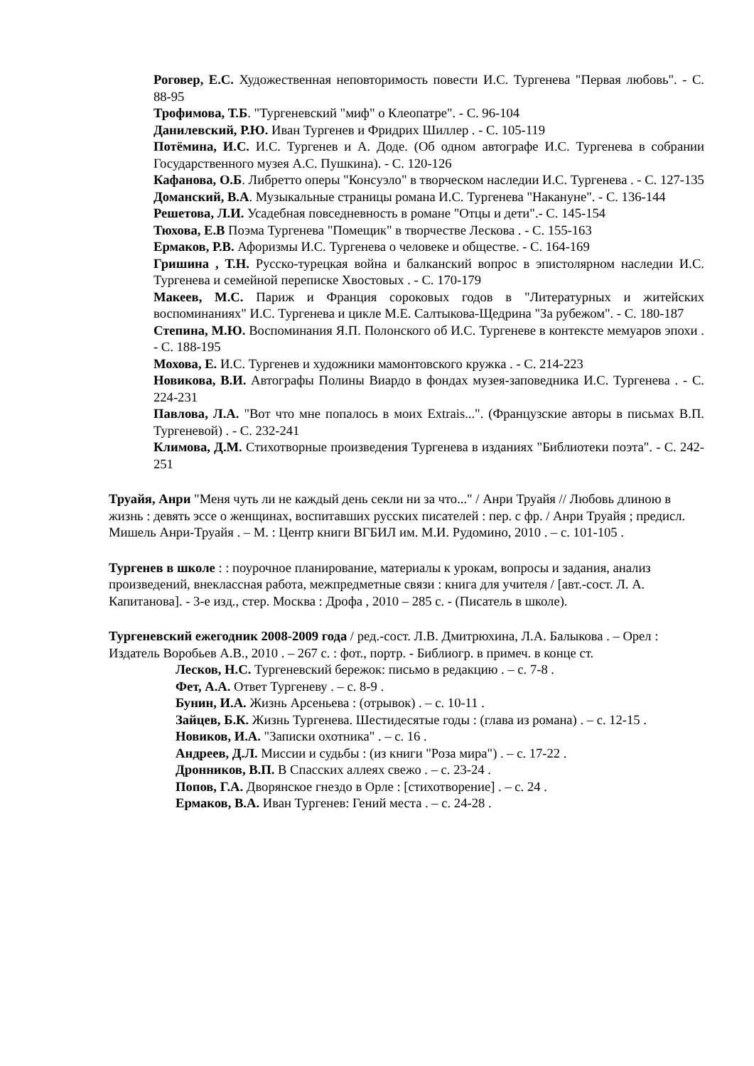Роговер, Е.С. Художественная неповторимость повести И.С. Тургенева "Первая любовь". - С. 88-95
Трофимова, Т.Б. "Тургеневский "миф" о Клеопатре". - С. 96-104
Данилевский, Р.Ю. Иван Тургенев и Фридрих Шиллер . - С. 105-119
Потёмина, И.С. И.С. Тургенев и А. Доде. (Об одном автографе И.С. Тургенева в собрании Государственного музея А.С. Пушкина). - С. 120-126
Кафанова, О.Б. Либретто оперы "Консуэло" в творческом наследии И.С. Тургенева . - С. 127-135
Доманский, В.А. Музыкальные страницы романа И.С. Тургенева "Накануне". - С. 136-144
Решетова, Л.И. Усадебная повседневность в романе "Отцы и дети".- С. 145-154
Тюхова, Е.В Поэма Тургенева "Помещик" в творчестве Лескова . - С. 155-163
Ермаков, Р.В. Афоризмы И.С. Тургенева о человеке и обществе. - С. 164-169
Гришина , Т.Н. Русско-турецкая война и балканский вопрос в эпистолярном наследии И.С. Тургенева и семейной переписке Хвостовых . - С. 170-179
Макеев, М.С. Париж и Франция сороковых годов в "Литературных и житейских воспоминаниях" И.С. Тургенева и цикле М.Е. Салтыкова-Щедрина "За рубежом". - С. 180-187
Степина, М.Ю. Воспоминания Я.П. Полонского об И.С. Тургеневе в контексте мемуаров эпохи . - С. 188-195
Мохова, Е. И.С. Тургенев и художники мамонтовского кружка . - С. 214-223
Новикова, В.И. Автографы Полины Виардо в фондах музея-заповедника И.С. Тургенева . - С. 224-231
Павлова, Л.А. "Вот что мне попалось в моих Extrais...". (Французские авторы в письмах В.П. Тургеневой) . - С. 232-241
Климова, Д.М. Стихотворные произведения Тургенева в изданиях "Библиотеки поэта". - С. 242-251
Труайя, Анри "Меня чуть ли не каждый день секли ни за что..." / Анри Труайя // Любовь длиною в жизнь : девять эссе о женщинах, воспитавших русских писателей : пер. с фр. / Анри Труайя ; предисл. Мишель Анри-Труайя . – М. : Центр книги ВГБИЛ им. М.И. Рудомино, 2010 . – с. 101-105 .
Тургенев в школе : : поурочное планирование, материалы к урокам, вопросы и задания, анализ произведений, внеклассная работа, межпредметные связи : книга для учителя / [авт.-сост. Л. А. Капитанова]. - 3-е изд., стер. Москва : Дрофа , 2010 – 285 с. - (Писатель в школе).
Тургеневский ежегодник 2008-2009 года / ред.-сост. Л.В. Дмитрюхина, Л.А. Балыкова . – Орел : Издатель Воробьев А.В., 2010 . – 267 с. : фот., портр. - Библиогр. в примеч. в конце ст.
Лесков, Н.С. Тургеневский бережок: письмо в редакцию . – с. 7-8 .
Фет, А.А. Ответ Тургеневу . – с. 8-9 .
Бунин, И.А. Жизнь Арсеньева : (отрывок) . – с. 10-11 .
Зайцев, Б.К. Жизнь Тургенева. Шестидесятые годы : (глава из романа) . – с. 12-15 .
Новиков, И.А. "Записки охотника" . – с. 16 .
Андреев, Д.Л. Миссии и судьбы : (из книги "Роза мира") . – с. 17-22 .
Дронников, В.П. В Спасских аллеях свежо . – с. 23-24 .
Попов, Г.А. Дворянское гнездо в Орле : [стихотворение] . – с. 24 .
Ермаков, В.А. Иван Тургенев: Гений места . – с. 24-28 .